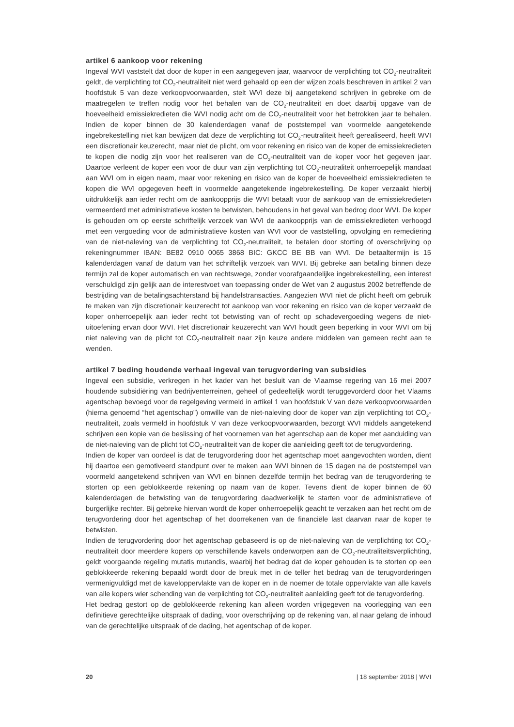artikel 6 aankoop voor rekening
Ingeval WVI vaststelt dat door de koper in een aangegeven jaar, waarvoor de verplichting tot CO<sub>2</sub>-neutraliteit geldt, de verplichting tot CO<sub>2</sub>-neutraliteit niet werd gehaald op een der wijzen zoals beschreven in artikel 2 van hoofdstuk 5 van deze verkoopvoorwaarden, stelt WVI deze bij aangetekend schrijven in gebreke om de maatregelen te treffen nodig voor het behalen van de CO<sub>2</sub>-neutraliteit en doet daarbij opgave van de hoeveelheid emissiekredieten die WVI nodig acht om de CO<sub>2</sub>-neutraliteit voor het betrokken jaar te behalen. Indien de koper binnen de 30 kalenderdagen vanaf de poststempel van voormelde aangetekende ingebrekestelling niet kan bewijzen dat deze de verplichting tot CO<sub>2</sub>-neutraliteit heeft gerealiseerd, heeft WVI een discretionair keuzerecht, maar niet de plicht, om voor rekening en risico van de koper de emissiekredieten te kopen die nodig zijn voor het realiseren van de CO<sub>2</sub>-neutraliteit van de koper voor het gegeven jaar. Daartoe verleent de koper een voor de duur van zijn verplichting tot CO<sub>2</sub>-neutraliteit onherroepelijk mandaat aan WVI om in eigen naam, maar voor rekening en risico van de koper de hoeveelheid emissiekredieten te kopen die WVI opgegeven heeft in voormelde aangetekende ingebrekestelling. De koper verzaakt hierbij uitdrukkelijk aan ieder recht om de aankoopprijs die WVI betaalt voor de aankoop van de emissiekredieten vermeerderd met administratieve kosten te betwisten, behoudens in het geval van bedrog door WVI. De koper is gehouden om op eerste schriftelijk verzoek van WVI de aankoopprijs van de emissiekredieten verhoogd met een vergoeding voor de administratieve kosten van WVI voor de vaststelling, opvolging en remediëring van de niet-naleving van de verplichting tot CO<sub>2</sub>-neutraliteit, te betalen door storting of overschrijving op rekeningnummer IBAN: BE82 0910 0065 3868 BIC: GKCC BE BB van WVI. De betaaltermijn is 15 kalenderdagen vanaf de datum van het schriftelijk verzoek van WVI. Bij gebreke aan betaling binnen deze termijn zal de koper automatisch en van rechtswege, zonder voorafgaandelijke ingebrekestelling, een interest verschuldigd zijn gelijk aan de interestvoet van toepassing onder de Wet van 2 augustus 2002 betreffende de bestrijding van de betalingsachterstand bij handelstransacties. Aangezien WVI niet de plicht heeft om gebruik te maken van zijn discretionair keuzerecht tot aankoop van voor rekening en risico van de koper verzaakt de koper onherroepelijk aan ieder recht tot betwisting van of recht op schadevergoeding wegens de niet-uitoefening ervan door WVI. Het discretionair keuzerecht van WVI houdt geen beperking in voor WVI om bij niet naleving van de plicht tot CO<sub>2</sub>-neutraliteit naar zijn keuze andere middelen van gemeen recht aan te wenden.
artikel 7 beding houdende verhaal ingeval van terugvordering van subsidies
Ingeval een subsidie, verkregen in het kader van het besluit van de Vlaamse regering van 16 mei 2007 houdende subsidiëring van bedrijventerreinen, geheel of gedeeltelijk wordt teruggevorderd door het Vlaams agentschap bevoegd voor de regelgeving vermeld in artikel 1 van hoofdstuk V van deze verkoopvoorwaarden (hierna genoemd “het agentschap”) omwille van de niet-naleving door de koper van zijn verplichting tot CO<sub>2</sub>-neutraliteit, zoals vermeld in hoofdstuk V van deze verkoopvoorwaarden, bezorgt WVI middels aangetekend schrijven een kopie van de beslissing of het voornemen van het agentschap aan de koper met aanduiding van de niet-naleving van de plicht tot CO<sub>2</sub>-neutraliteit van de koper die aanleiding geeft tot de terugvordering.
Indien de koper van oordeel is dat de terugvordering door het agentschap moet aangevochten worden, dient hij daartoe een gemotiveerd standpunt over te maken aan WVI binnen de 15 dagen na de poststempel van voormeld aangetekend schrijven van WVI en binnen dezelfde termijn het bedrag van de terugvordering te storten op een geblokkeerde rekening op naam van de koper. Tevens dient de koper binnen de 60 kalenderdagen de betwisting van de terugvordering daadwerkelijk te starten voor de administratieve of burgerlijke rechter. Bij gebreke hiervan wordt de koper onherroepelijk geacht te verzaken aan het recht om de terugvordering door het agentschap of het doorrekenen van de financiële last daarvan naar de koper te betwisten.
Indien de terugvordering door het agentschap gebaseerd is op de niet-naleving van de verplichting tot CO<sub>2</sub>-neutraliteit door meerdere kopers op verschillende kavels onderworpen aan de CO<sub>2</sub>-neutraliteitsverplichting, geldt voorgaande regeling mutatis mutandis, waarbij het bedrag dat de koper gehouden is te storten op een geblokkeerde rekening bepaald wordt door de breuk met in de teller het bedrag van de terugvorderingen vermenigvuldigd met de kaveloppervlakte van de koper en in de noemer de totale oppervlakte van alle kavels van alle kopers wier schending van de verplichting tot CO<sub>2</sub>-neutraliteit aanleiding geeft tot de terugvordering.
Het bedrag gestort op de geblokkeerde rekening kan alleen worden vrijgegeven na voorlegging van een definitieve gerechtelijke uitspraak of dading, voor overschrijving op de rekening van, al naar gelang de inhoud van de gerechtelijke uitspraak of de dading, het agentschap of de koper.
20 | 18 september 2018 | WVI